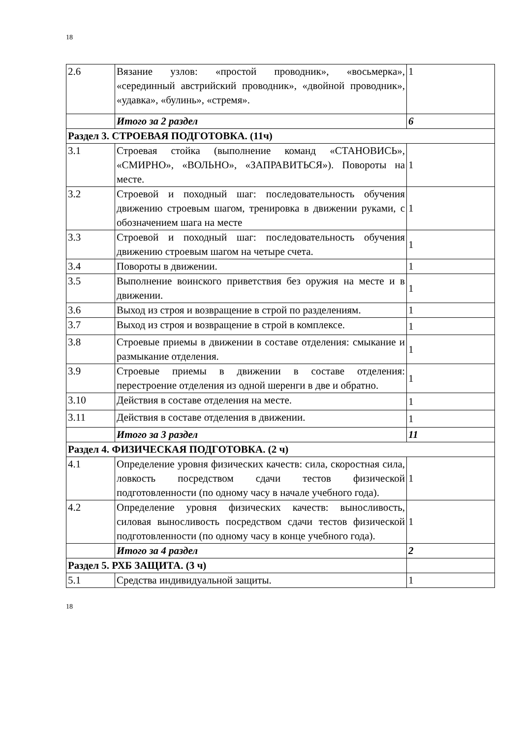18
| 2.6 | Вязание узлов: «простой проводник», «восьмерка», «серединный австрийский проводник», «двойной проводник», «удавка», «булинь», «стремя». | 1 |
| | Итого за 2 раздел | 6 |
| Раздел 3. СТРОЕВАЯ ПОДГОТОВКА. (11ч) | | |
| 3.1 | Строевая стойка (выполнение команд «СТАНОВИСЬ», «СМИРНО», «ВОЛЬНО», «ЗАПРАВИТЬСЯ»). Повороты на месте. | 1 |
| 3.2 | Строевой и походный шаг: последовательность обучения движению строевым шагом, тренировка в движении руками, с обозначением шага на месте | 1 |
| 3.3 | Строевой и походный шаг: последовательность обучения движению строевым шагом на четыре счета. | 1 |
| 3.4 | Повороты в движении. | 1 |
| 3.5 | Выполнение воинского приветствия без оружия на месте и в движении. | 1 |
| 3.6 | Выход из строя и возвращение в строй по разделениям. | 1 |
| 3.7 | Выход из строя и возвращение в строй в комплексе. | 1 |
| 3.8 | Строевые приемы в движении в составе отделения: смыкание и размыкание отделения. | 1 |
| 3.9 | Строевые приемы в движении в составе отделения: перестроение отделения из одной шеренги в две и обратно. | 1 |
| 3.10 | Действия в составе отделения на месте. | 1 |
| 3.11 | Действия в составе отделения в движении. | 1 |
| | Итого за 3 раздел | 11 |
| Раздел 4. ФИЗИЧЕСКАЯ ПОДГОТОВКА. (2 ч) | | |
| 4.1 | Определение уровня физических качеств: сила, скоростная сила, ловкость посредством сдачи тестов физической подготовленности (по одному часу в начале учебного года). | 1 |
| 4.2 | Определение уровня физических качеств: выносливость, силовая выносливость посредством сдачи тестов физической подготовленности (по одному часу в конце учебного года). | 1 |
| | Итого за 4 раздел | 2 |
| Раздел 5. РХБ ЗАЩИТА. (3 ч) | | |
| 5.1 | Средства индивидуальной защиты. | 1 |
18